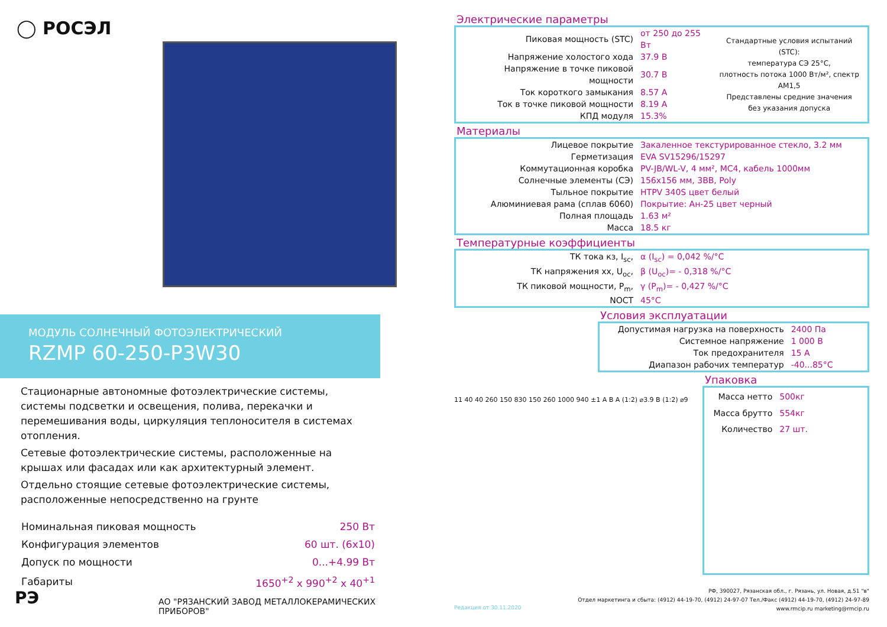◯ РОСЭЛ
МОДУЛЬ СОЛНЕЧНЫЙ ФОТОЭЛЕКТРИЧЕСКИЙ
RZMP 60-250-P3W30
Стационарные автономные фотоэлектрические системы, системы подсветки и освещения, полива, перекачки и перемешивания воды, циркуляция теплоносителя в системах отопления.
Сетевые фотоэлектрические системы, расположенные на крышах или фасадах или как архитектурный элемент.
Отдельно стоящие сетевые фотоэлектрические системы, расположенные непосредственно на грунте
| Номинальная пиковая мощность | 250 Вт |
| Конфигурация элементов | 60 шт. (6х10) |
| Допуск по мощности | 0...+4.99 Вт |
| Габариты | 1650<sup>+2</sup> х 990<sup>+2</sup> х 40<sup>+1</sup> |
РЭ
АО "РЯЗАНСКИЙ ЗАВОД МЕТАЛЛОКЕРАМИЧЕСКИХ ПРИБОРОВ"
Электрические параметры
| Пиковая мощность (STC) | от 250 до 255 Вт | Стандартные условия испытаний (STC): температура СЭ 25°С, плотность потока 1000 Вт/м², спектр АМ1,5 Представлены средние значения без указания допуска |
| Напряжение холостого хода | 37.9 В | |
| Напряжение в точке пиковой мощности | 30.7 В | |
| Ток короткого замыкания | 8.57 А | |
| Ток в точке пиковой мощности | 8.19 А | |
| КПД модуля | 15.3% | |
Материалы
| Лицевое покрытие | Закаленное текстурированное стекло, 3.2 мм |
| Герметизация | EVA SV15296/15297 |
| Коммутационная коробка | PV-JB/WL-V, 4 мм², МС4, кабель 1000мм |
| Солнечные элементы (СЭ) | 156х156 мм, 3BB, Poly |
| Тыльное покрытие | HTPV 340S цвет белый |
| Алюминиевая рама (сплав 6060) | Покрытие: Ан-25 цвет черный |
| Полная площадь | 1.63 м² |
| Масса | 18.5 кг |
Температурные коэффициенты
| ТК тока кз, I<sub>sc</sub>, | α (I<sub>sc</sub>) = 0,042 %/°С |
| ТК напряжения хх, U<sub>oc</sub>, | β (U<sub>oc</sub>)= - 0,318 %/°С |
| ТК пиковой мощности, P<sub>m</sub>, | γ (P<sub>m</sub>)= - 0,427 %/°С |
| NOCT | 45°С |
Условия эксплуатации
| Допустимая нагрузка на поверхность | 2400 Па |
| Системное напряжение | 1 000 В |
| Ток предохранителя | 15 А |
| Диапазон рабочих температур | -40...85°С |
11 40 40 260 150 830 150 260 1000 940 ±1 A B A (1:2) ⌀3.9 B (1:2) ⌀9
Упаковка
| Масса нетто | 500кг |
| Масса брутто | 554кг |
| Количество | 27 шт. |
Редакция от 30.11.2020 РФ, 390027, Рязанская обл., г. Рязань, ул. Новая, д.51 "в"
Отдел маркетинга и сбыта: (4912) 44-19-70, (4912) 24-97-07 Тел./Факс (4912) 44-19-70, (4912) 24-97-89
www.rmcip.ru marketing@rmcip.ru